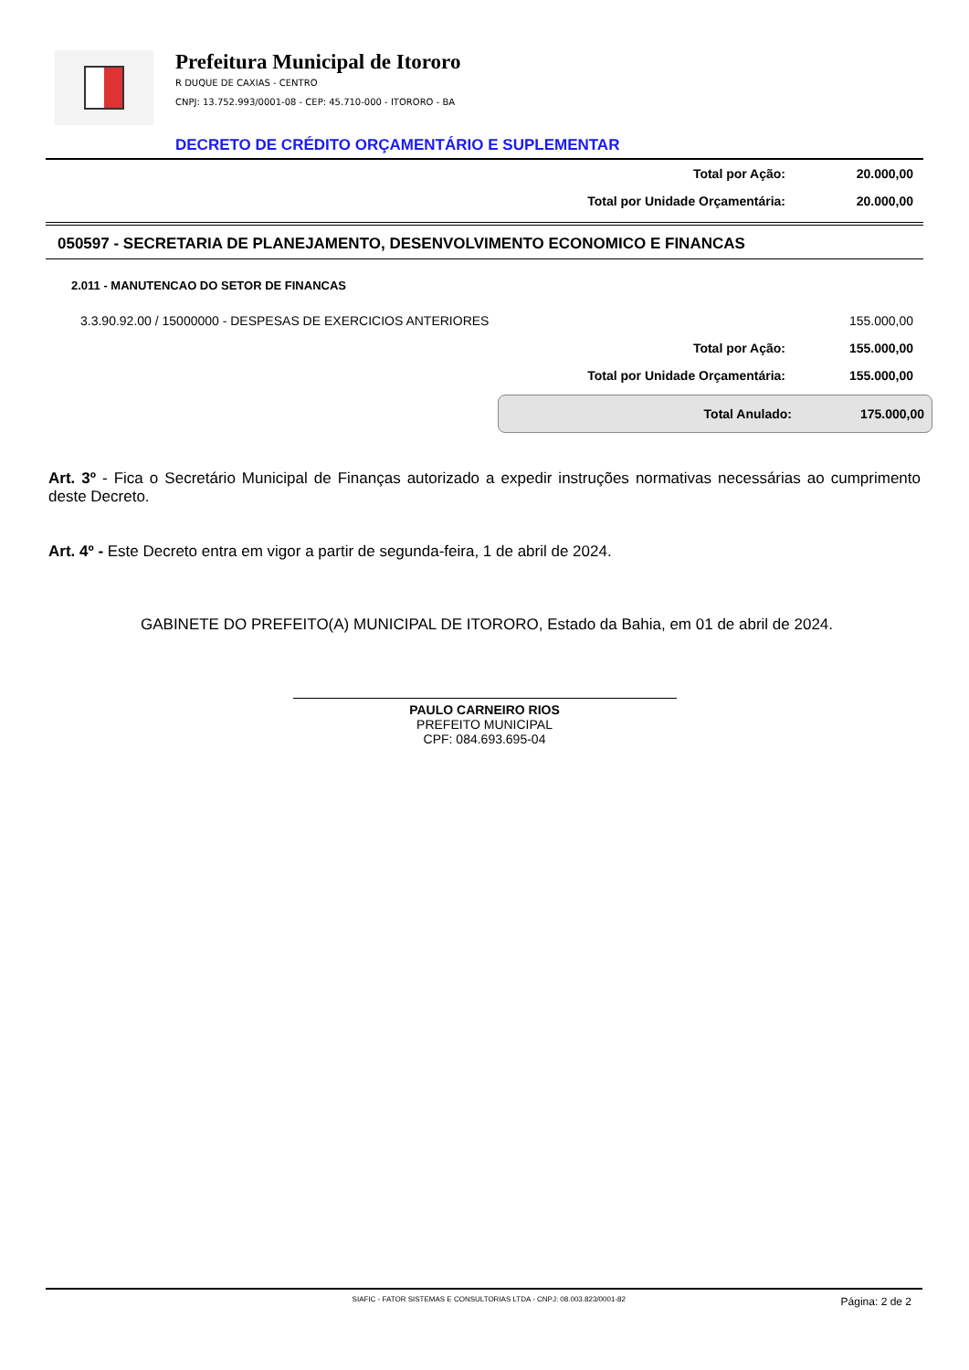Prefeitura Municipal de Itororo
R DUQUE DE CAXIAS - CENTRO
CNPJ: 13.752.993/0001-08 - CEP: 45.710-000 - ITORORO - BA
DECRETO DE CRÉDITO ORÇAMENTÁRIO E SUPLEMENTAR
| Total por Ação: | 20.000,00 |
| Total por Unidade Orçamentária: | 20.000,00 |
050597 - SECRETARIA DE PLANEJAMENTO, DESENVOLVIMENTO ECONOMICO E FINANCAS
| 2.011 - MANUTENCAO DO SETOR DE FINANCAS | |
| 3.3.90.92.00 / 15000000 - DESPESAS DE EXERCICIOS ANTERIORES | 155.000,00 |
| Total por Ação: | 155.000,00 |
| Total por Unidade Orçamentária: | 155.000,00 |
Total Anulado: 175.000,00
Art. 3º - Fica o Secretário Municipal de Finanças autorizado a expedir instruções normativas necessárias ao cumprimento deste Decreto.
Art. 4º - Este Decreto entra em vigor a partir de segunda-feira, 1 de abril de 2024.
GABINETE DO PREFEITO(A) MUNICIPAL DE ITORORO, Estado da Bahia, em 01 de abril de 2024.
PAULO CARNEIRO RIOS
PREFEITO MUNICIPAL
CPF: 084.693.695-04
SIAFIC - FATOR SISTEMAS E CONSULTORIAS LTDA - CNPJ: 08.003.823/0001-82 Página: 2 de 2